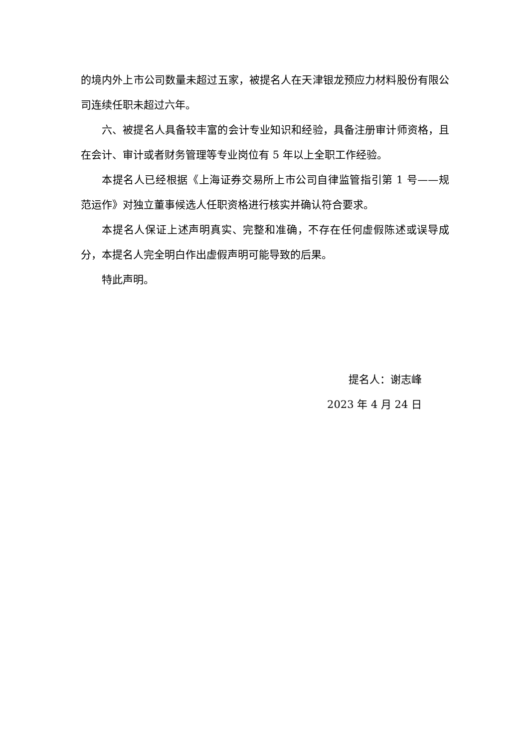的境内外上市公司数量未超过五家，被提名人在天津银龙预应力材料股份有限公司连续任职未超过六年。
六、被提名人具备较丰富的会计专业知识和经验，具备注册审计师资格，且在会计、审计或者财务管理等专业岗位有 5 年以上全职工作经验。
本提名人已经根据《上海证券交易所上市公司自律监管指引第 1 号——规范运作》对独立董事候选人任职资格进行核实并确认符合要求。
本提名人保证上述声明真实、完整和准确，不存在任何虚假陈述或误导成分，本提名人完全明白作出虚假声明可能导致的后果。
特此声明。
提名人：谢志峰
2023 年 4 月 24 日